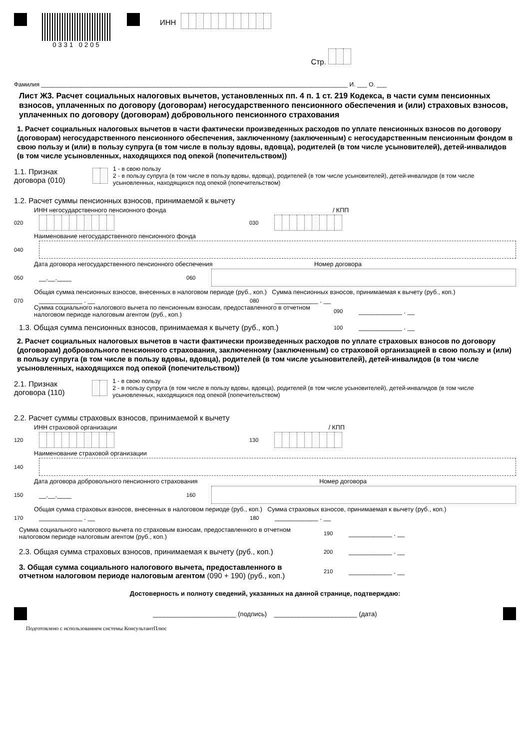0331 0205
ИНН
Стр.
Фамилия ____________________________________________________________________________________________ И. ___ О. ___
Лист Ж3. Расчет социальных налоговых вычетов, установленных пп. 4 п. 1 ст. 219 Кодекса, в части сумм пенсионных взносов, уплаченных по договору (договорам) негосударственного пенсионного обеспечения и (или) страховых взносов, уплаченных по договору (договорам) добровольного пенсионного страхования
1. Расчет социальных налоговых вычетов в части фактически произведенных расходов по уплате пенсионных взносов по договору (договорам) негосударственного пенсионного обеспечения, заключенному (заключенным) с негосударственным пенсионным фондом в свою пользу и (или) в пользу супруга (в том числе в пользу вдовы, вдовца), родителей (в том числе усыновителей), детей-инвалидов (в том числе усыновленных, находящихся под опекой (попечительством))
1.1. Признак договора (010) 1 - в свою пользу
2 - в пользу супруга (в том числе в пользу вдовы, вдовца), родителей (в том числе усыновителей), детей-инвалидов (в том числе усыновленных, находящихся под опекой (попечительством)
1.2. Расчет суммы пенсионных взносов, принимаемой к вычету
ИНН негосударственного пенсионного фонда / КПП
020 030
Наименование негосударственного пенсионного фонда
040
Дата договора негосударственного пенсионного обеспечения Номер договора
050 __.__.____ 060
Общая сумма пенсионных взносов, внесенных в налоговом периоде (руб., коп.) Сумма пенсионных взносов, принимаемая к вычету (руб., коп.)
070 ____________ . __ 080 ____________ . __
Сумма социального налогового вычета по пенсионным взносам, предоставленного в отчетном налоговом периоде налоговым агентом (руб., коп.) 090 ____________ . __
1.3. Общая сумма пенсионных взносов, принимаемая к вычету (руб., коп.) 100 ____________ . __
2. Расчет социальных налоговых вычетов в части фактически произведенных расходов по уплате страховых взносов по договору (договорам) добровольного пенсионного страхования, заключенному (заключенным) со страховой организацией в свою пользу и (или) в пользу супруга (в том числе в пользу вдовы, вдовца), родителей (в том числе усыновителей), детей-инвалидов (в том числе усыновленных, находящихся под опекой (попечительством))
2.1. Признак договора (110) 1 - в свою пользу
2 - в пользу супруга (в том числе в пользу вдовы, вдовца), родителей (в том числе усыновителей), детей-инвалидов (в том числе усыновленных, находящихся под опекой (попечительством)
2.2. Расчет суммы страховых взносов, принимаемой к вычету
ИНН страховой организации / КПП
120 130
Наименование страховой организации
140
Дата договора добровольного пенсионного страхования Номер договора
150 __.__.____ 160
Общая сумма страховых взносов, внесенных в налоговом периоде (руб., коп.) Сумма страховых взносов, принимаемая к вычету (руб., коп.)
170 ____________ . __ 180 ____________ . __
Сумма социального налогового вычета по страховым взносам, предоставленного в отчетном налоговом периоде налоговым агентом (руб., коп.) 190 ____________ . __
2.3. Общая сумма страховых взносов, принимаемая к вычету (руб., коп.) 200 ____________ . __
3. Общая сумма социального налогового вычета, предоставленного в отчетном налоговом периоде налоговым агентом (090 + 190) (руб., коп.) 210 ____________ . __
Достоверность и полноту сведений, указанных на данной странице, подтверждаю:
_______________________ (подпись) _______________________ (дата)
Подготовлено с использованием системы КонсультантПлюс